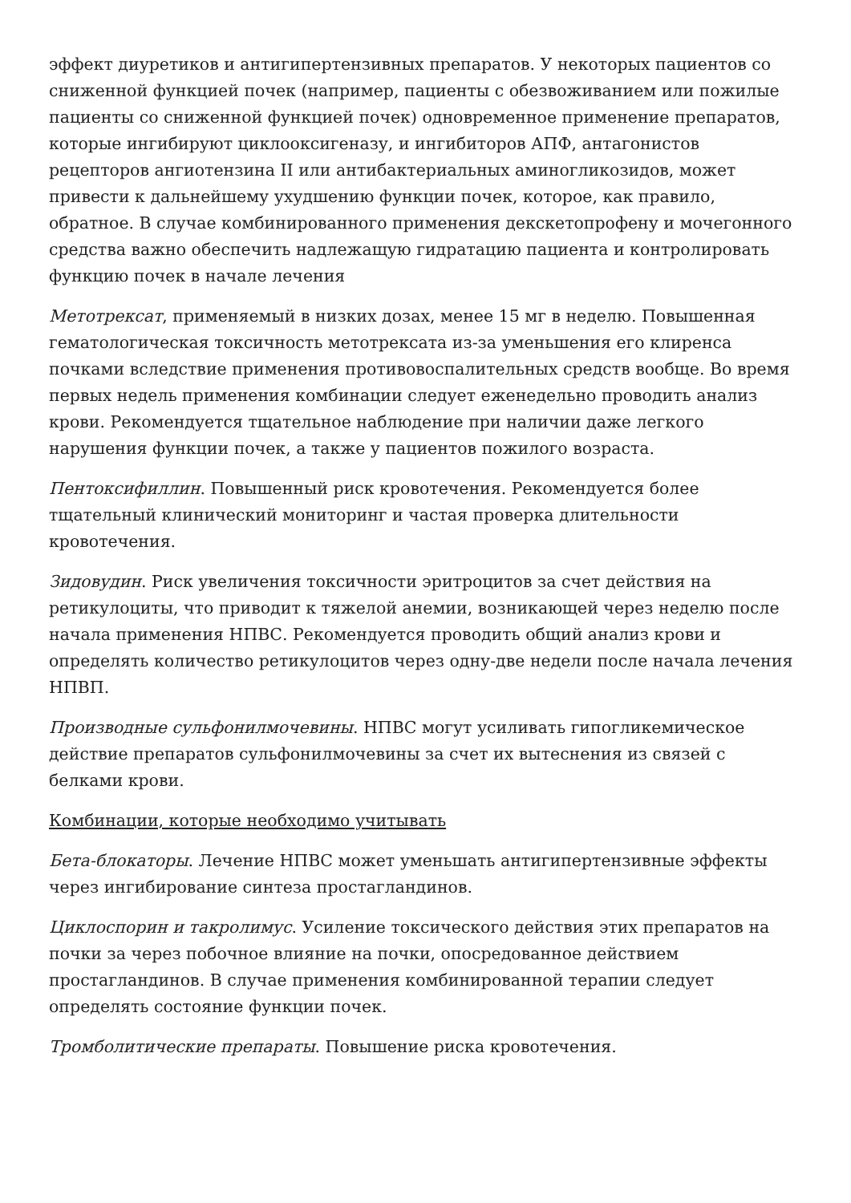эффект диуретиков и антигипертензивных препаратов. У некоторых пациентов со сниженной функцией почек (например, пациенты с обезвоживанием или пожилые пациенты со сниженной функцией почек) одновременное применение препаратов, которые ингибируют циклооксигеназу, и ингибиторов АПФ, антагонистов рецепторов ангиотензина II или антибактериальных аминогликозидов, может привести к дальнейшему ухудшению функции почек, которое, как правило, обратное. В случае комбинированного применения декскетопрофену и мочегонного средства важно обеспечить надлежащую гидратацию пациента и контролировать функцию почек в начале лечения
Метотрексат, применяемый в низких дозах, менее 15 мг в неделю. Повышенная гематологическая токсичность метотрексата из-за уменьшения его клиренса почками вследствие применения противовоспалительных средств вообще. Во время первых недель применения комбинации следует еженедельно проводить анализ крови. Рекомендуется тщательное наблюдение при наличии даже легкого нарушения функции почек, а также у пациентов пожилого возраста.
Пентоксифиллин. Повышенный риск кровотечения. Рекомендуется более тщательный клинический мониторинг и частая проверка длительности кровотечения.
Зидовудин. Риск увеличения токсичности эритроцитов за счет действия на ретикулоциты, что приводит к тяжелой анемии, возникающей через неделю после начала применения НПВС. Рекомендуется проводить общий анализ крови и определять количество ретикулоцитов через одну-две недели после начала лечения НПВП.
Производные сульфонилмочевины. НПВС могут усиливать гипогликемическое действие препаратов сульфонилмочевины за счет их вытеснения из связей с белками крови.
Комбинации, которые необходимо учитывать
Бета-блокаторы. Лечение НПВС может уменьшать антигипертензивные эффекты через ингибирование синтеза простагландинов.
Циклоспорин и такролимус. Усиление токсического действия этих препаратов на почки за через побочное влияние на почки, опосредованное действием простагландинов. В случае применения комбинированной терапии следует определять состояние функции почек.
Тромболитические препараты. Повышение риска кровотечения.